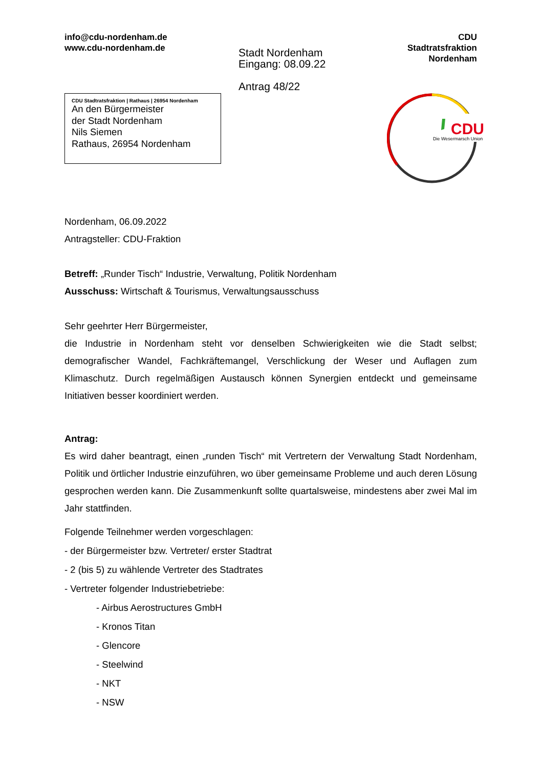info@cdu-nordenham.de
www.cdu-nordenham.de
Stadt Nordenham
Eingang: 08.09.22
Antrag 48/22
CDU
Stadtratsfraktion
Nordenham
CDU Stadtratsfraktion | Rathaus | 26954 Nordenham
An den Bürgermeister
der Stadt Nordenham
Nils Siemen
Rathaus, 26954 Nordenham
CDU
Die Wesermarsch Union
Nordenham, 06.09.2022
Antragsteller: CDU-Fraktion
Betreff: „Runder Tisch“ Industrie, Verwaltung, Politik Nordenham
Ausschuss: Wirtschaft & Tourismus, Verwaltungsausschuss
Sehr geehrter Herr Bürgermeister,
die Industrie in Nordenham steht vor denselben Schwierigkeiten wie die Stadt selbst; demografischer Wandel, Fachkräftemangel, Verschlickung der Weser und Auflagen zum Klimaschutz. Durch regelmäßigen Austausch können Synergien entdeckt und gemeinsame Initiativen besser koordiniert werden.
Antrag:
Es wird daher beantragt, einen „runden Tisch“ mit Vertretern der Verwaltung Stadt Nordenham, Politik und örtlicher Industrie einzuführen, wo über gemeinsame Probleme und auch deren Lösung gesprochen werden kann. Die Zusammenkunft sollte quartalsweise, mindestens aber zwei Mal im Jahr stattfinden.
Folgende Teilnehmer werden vorgeschlagen:
- der Bürgermeister bzw. Vertreter/ erster Stadtrat
- 2 (bis 5) zu wählende Vertreter des Stadtrates
- Vertreter folgender Industriebetriebe:
- Airbus Aerostructures GmbH
- Kronos Titan
- Glencore
- Steelwind
- NKT
- NSW